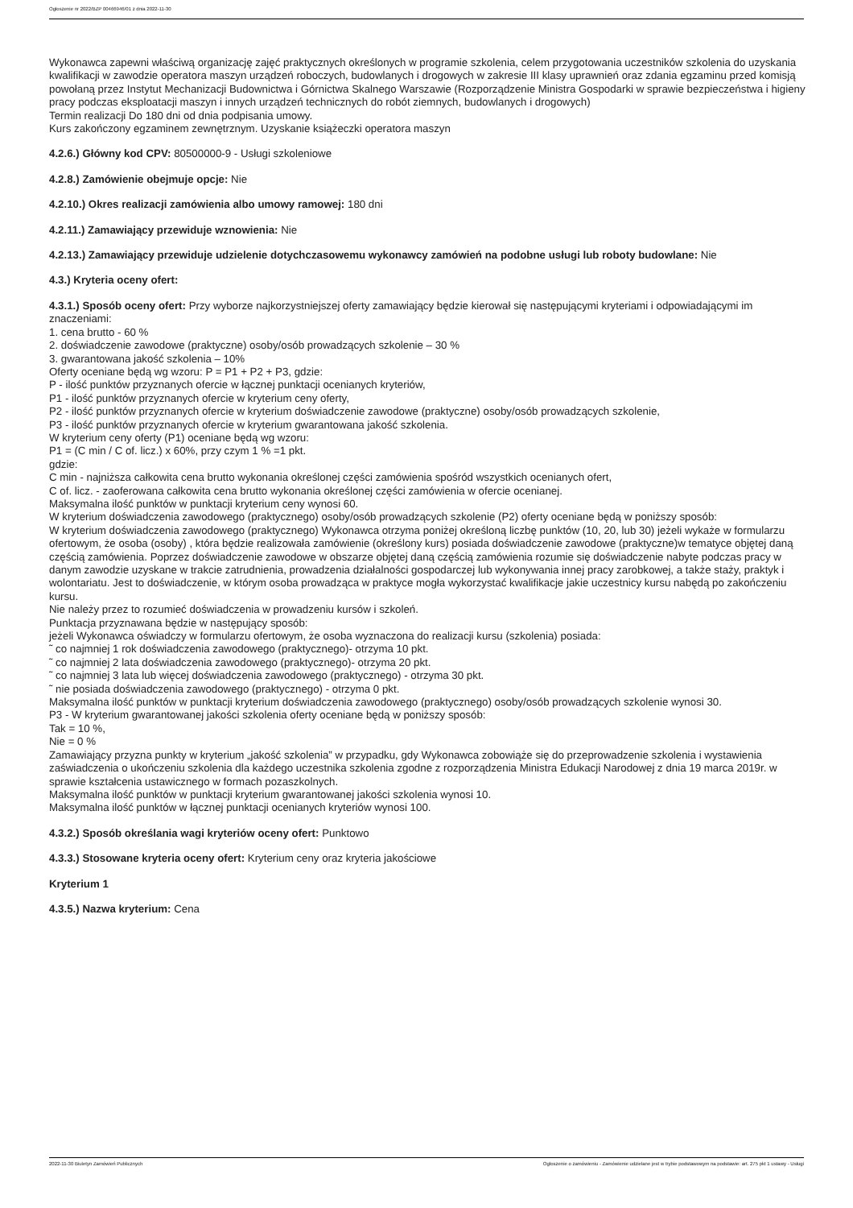Ogłoszenie nr 2022/BZP 00466946/01 z dnia 2022-11-30
Wykonawca zapewni właściwą organizację zajęć praktycznych określonych w programie szkolenia, celem przygotowania uczestników szkolenia do uzyskania kwalifikacji w zawodzie operatora maszyn urządzeń roboczych, budowlanych i drogowych w zakresie III klasy uprawnień oraz zdania egzaminu przed komisją powołaną przez Instytut Mechanizacji Budownictwa i Górnictwa Skalnego Warszawie (Rozporządzenie Ministra Gospodarki w sprawie bezpieczeństwa i higieny pracy podczas eksploatacji maszyn i innych urządzeń technicznych do robót ziemnych, budowlanych i drogowych)
Termin realizacji Do 180 dni od dnia podpisania umowy.
Kurs zakończony egzaminem zewnętrznym. Uzyskanie książeczki operatora maszyn
4.2.6.) Główny kod CPV: 80500000-9 - Usługi szkoleniowe
4.2.8.) Zamówienie obejmuje opcje: Nie
4.2.10.) Okres realizacji zamówienia albo umowy ramowej: 180 dni
4.2.11.) Zamawiający przewiduje wznowienia: Nie
4.2.13.) Zamawiający przewiduje udzielenie dotychczasowemu wykonawcy zamówień na podobne usługi lub roboty budowlane: Nie
4.3.) Kryteria oceny ofert:
4.3.1.) Sposób oceny ofert: Przy wyborze najkorzystniejszej oferty zamawiający będzie kierował się następującymi kryteriami i odpowiadającymi im znaczeniami:
1. cena brutto - 60 %
2. doświadczenie zawodowe (praktyczne) osoby/osób prowadzących szkolenie – 30 %
3. gwarantowana jakość szkolenia – 10%
Oferty oceniane będą wg wzoru: P = P1 + P2 + P3, gdzie:
P - ilość punktów przyznanych ofercie w łącznej punktacji ocenianych kryteriów,
P1 - ilość punktów przyznanych ofercie w kryterium ceny oferty,
P2 - ilość punktów przyznanych ofercie w kryterium doświadczenie zawodowe (praktyczne) osoby/osób prowadzących szkolenie,
P3 - ilość punktów przyznanych ofercie w kryterium gwarantowana jakość szkolenia.
W kryterium ceny oferty (P1) oceniane będą wg wzoru:
P1 = (C min / C of. licz.) x 60%, przy czym 1 % =1 pkt.
gdzie:
C min - najniższa całkowita cena brutto wykonania określonej części zamówienia spośród wszystkich ocenianych ofert,
C of. licz. - zaoferowana całkowita cena brutto wykonania określonej części zamówienia w ofercie ocenianej.
Maksymalna ilość punktów w punktacji kryterium ceny wynosi 60.
W kryterium doświadczenia zawodowego (praktycznego) osoby/osób prowadzących szkolenie (P2) oferty oceniane będą w poniższy sposób:
W kryterium doświadczenia zawodowego (praktycznego) Wykonawca otrzyma poniżej określoną liczbę punktów (10, 20, lub 30) jeżeli wykaże w formularzu ofertowym, że osoba (osoby) , która będzie realizowała zamówienie (określony kurs) posiada doświadczenie zawodowe (praktyczne)w tematyce objętej daną częścią zamówienia. Poprzez doświadczenie zawodowe w obszarze objętej daną częścią zamówienia rozumie się doświadczenie nabyte podczas pracy w danym zawodzie uzyskane w trakcie zatrudnienia, prowadzenia działalności gospodarczej lub wykonywania innej pracy zarobkowej, a także staży, praktyk i wolontariatu. Jest to doświadczenie, w którym osoba prowadząca w praktyce mogła wykorzystać kwalifikacje jakie uczestnicy kursu nabędą po zakończeniu kursu.
Nie należy przez to rozumieć doświadczenia w prowadzeniu kursów i szkoleń.
Punktacja przyznawana będzie w następujący sposób:
jeżeli Wykonawca oświadczy w formularzu ofertowym, że osoba wyznaczona do realizacji kursu (szkolenia) posiada:
˜ co najmniej 1 rok doświadczenia zawodowego (praktycznego)- otrzyma 10 pkt.
˜ co najmniej 2 lata doświadczenia zawodowego (praktycznego)- otrzyma 20 pkt.
˜ co najmniej 3 lata lub więcej doświadczenia zawodowego (praktycznego) - otrzyma 30 pkt.
˜ nie posiada doświadczenia zawodowego (praktycznego) - otrzyma 0 pkt.
Maksymalna ilość punktów w punktacji kryterium doświadczenia zawodowego (praktycznego) osoby/osób prowadzących szkolenie wynosi 30.
P3 - W kryterium gwarantowanej jakości szkolenia oferty oceniane będą w poniższy sposób:
Tak = 10 %,
Nie = 0 %
Zamawiający przyzna punkty w kryterium „jakość szkolenia” w przypadku, gdy Wykonawca zobowiąże się do przeprowadzenie szkolenia i wystawienia zaświadczenia o ukończeniu szkolenia dla każdego uczestnika szkolenia zgodne z rozporządzenia Ministra Edukacji Narodowej z dnia 19 marca 2019r. w sprawie kształcenia ustawicznego w formach pozaszkolnych.
Maksymalna ilość punktów w punktacji kryterium gwarantowanej jakości szkolenia wynosi 10.
Maksymalna ilość punktów w łącznej punktacji ocenianych kryteriów wynosi 100.
4.3.2.) Sposób określania wagi kryteriów oceny ofert: Punktowo
4.3.3.) Stosowane kryteria oceny ofert: Kryterium ceny oraz kryteria jakościowe
Kryterium 1
4.3.5.) Nazwa kryterium: Cena
2022-11-30 Biuletyn Zamówień Publicznych Ogłoszenie o zamówieniu - Zamówienie udzielane jest w trybie podstawowym na podstawie: art. 275 pkt 1 ustawy - Usługi